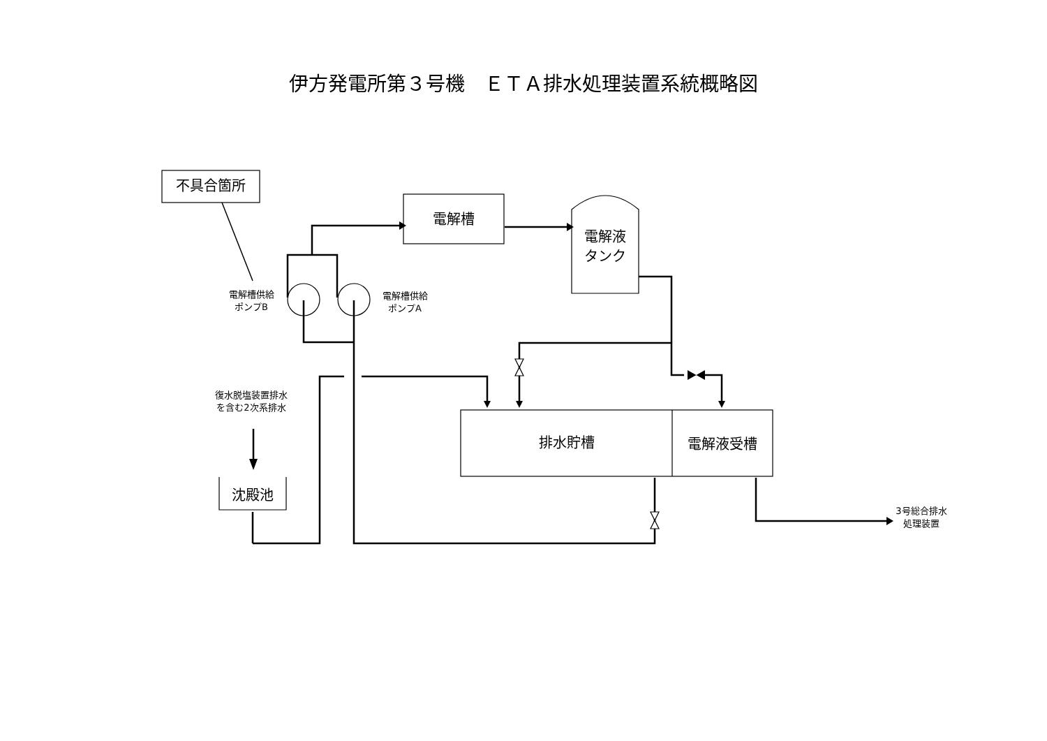伊方発電所第３号機　ＥＴＡ排水処理装置系統概略図
不具合箇所
電解槽
電解液
タンク
電解槽供給
ポンプB
電解槽供給
ポンプA
復水脱塩装置排水
を含む2次系排水
排水貯槽 電解液受槽
沈殿池
3号総合排水
処理装置